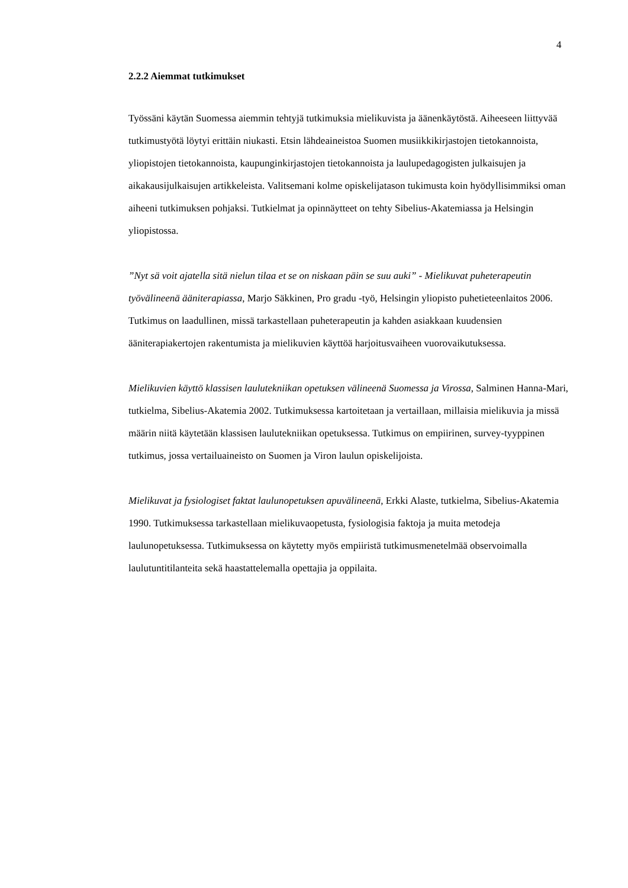4
2.2.2 Aiemmat tutkimukset
Työssäni käytän Suomessa aiemmin tehtyjä tutkimuksia mielikuvista ja äänenkäytöstä. Aiheeseen liittyvää tutkimustyötä löytyi erittäin niukasti. Etsin lähdeaineistoa Suomen musiikkikirjastojen tietokannoista, yliopistojen tietokannoista, kaupunginkirjastojen tietokannoista ja laulupedagogisten julkaisujen ja aikakausijulkaisujen artikkeleista. Valitsemani kolme opiskelijatason tukimusta koin hyödyllisimmiksi oman aiheeni tutkimuksen pohjaksi. Tutkielmat ja opinnäytteet on tehty Sibelius-Akatemiassa ja Helsingin yliopistossa.
”Nyt sä voit ajatella sitä nielun tilaa et se on niskaan päin se suu auki” - Mielikuvat puheterapeutin työvälineenä ääniterapiassa, Marjo Säkkinen, Pro gradu -työ, Helsingin yliopisto puhetieteenlaitos 2006. Tutkimus on laadullinen, missä tarkastellaan puheterapeutin ja kahden asiakkaan kuudensien ääniterapiakertojen rakentumista ja mielikuvien käyttöä harjoitusvaiheen vuorovaikutuksessa.
Mielikuvien käyttö klassisen laulutekniikan opetuksen välineenä Suomessa ja Virossa, Salminen Hanna-Mari, tutkielma, Sibelius-Akatemia 2002. Tutkimuksessa kartoitetaan ja vertaillaan, millaisia mielikuvia ja missä määrin niitä käytetään klassisen laulutekniikan opetuksessa. Tutkimus on empiirinen, survey-tyyppinen tutkimus, jossa vertailuaineisto on Suomen ja Viron laulun opiskelijoista.
Mielikuvat ja fysiologiset faktat laulunopetuksen apuvälineenä, Erkki Alaste, tutkielma, Sibelius-Akatemia 1990. Tutkimuksessa tarkastellaan mielikuvaopetusta, fysiologisia faktoja ja muita metodeja laulunopetuksessa. Tutkimuksessa on käytetty myös empiiristä tutkimusmenetelmää observoimalla laulutuntitilanteita sekä haastattelemalla opettajia ja oppilaita.